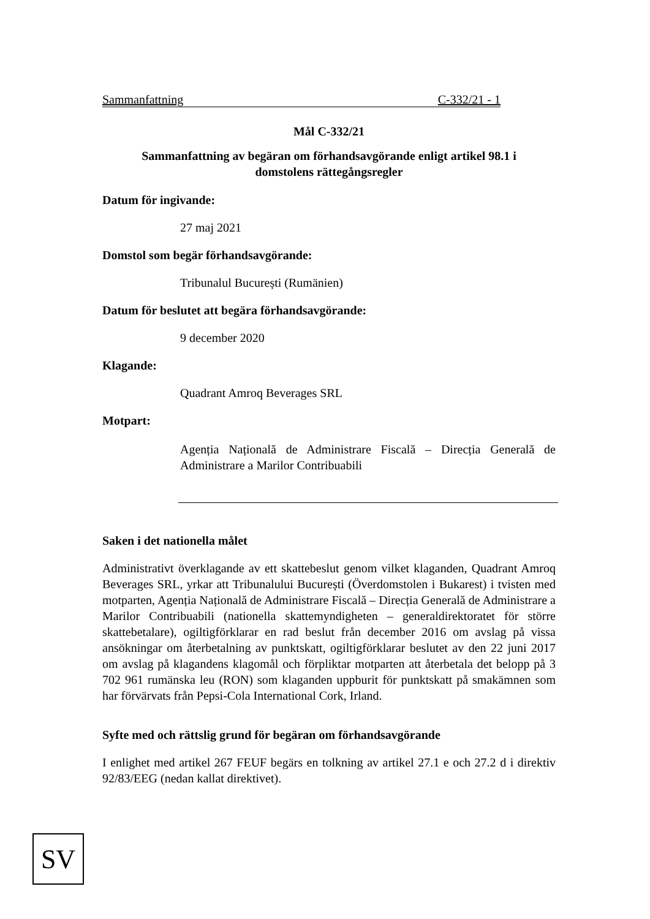Sammanfattning C-332/21 - 1
Mål C-332/21
Sammanfattning av begäran om förhandsavgörande enligt artikel 98.1 i
domstolens rättegångsregler
Datum för ingivande:
27 maj 2021
Domstol som begär förhandsavgörande:
Tribunalul București (Rumänien)
Datum för beslutet att begära förhandsavgörande:
9 december 2020
Klagande:
Quadrant Amroq Beverages SRL
Motpart:
Agenția Națională de Administrare Fiscală – Direcția Generală de Administrare a Marilor Contribuabili
Saken i det nationella målet
Administrativt överklagande av ett skattebeslut genom vilket klaganden, Quadrant Amroq Beverages SRL, yrkar att Tribunalului București (Överdomstolen i Bukarest) i tvisten med motparten, Agenția Națională de Administrare Fiscală – Direcția Generală de Administrare a Marilor Contribuabili (nationella skattemyndigheten – generaldirektoratet för större skattebetalare), ogiltigförklarar en rad beslut från december 2016 om avslag på vissa ansökningar om återbetalning av punktskatt, ogiltigförklarar beslutet av den 22 juni 2017 om avslag på klagandens klagomål och förpliktar motparten att återbetala det belopp på 3 702 961 rumänska leu (RON) som klaganden uppburit för punktskatt på smakämnen som har förvärvats från Pepsi-Cola International Cork, Irland.
Syfte med och rättslig grund för begäran om förhandsavgörande
I enlighet med artikel 267 FEUF begärs en tolkning av artikel 27.1 e och 27.2 d i direktiv 92/83/EEG (nedan kallat direktivet).
SV